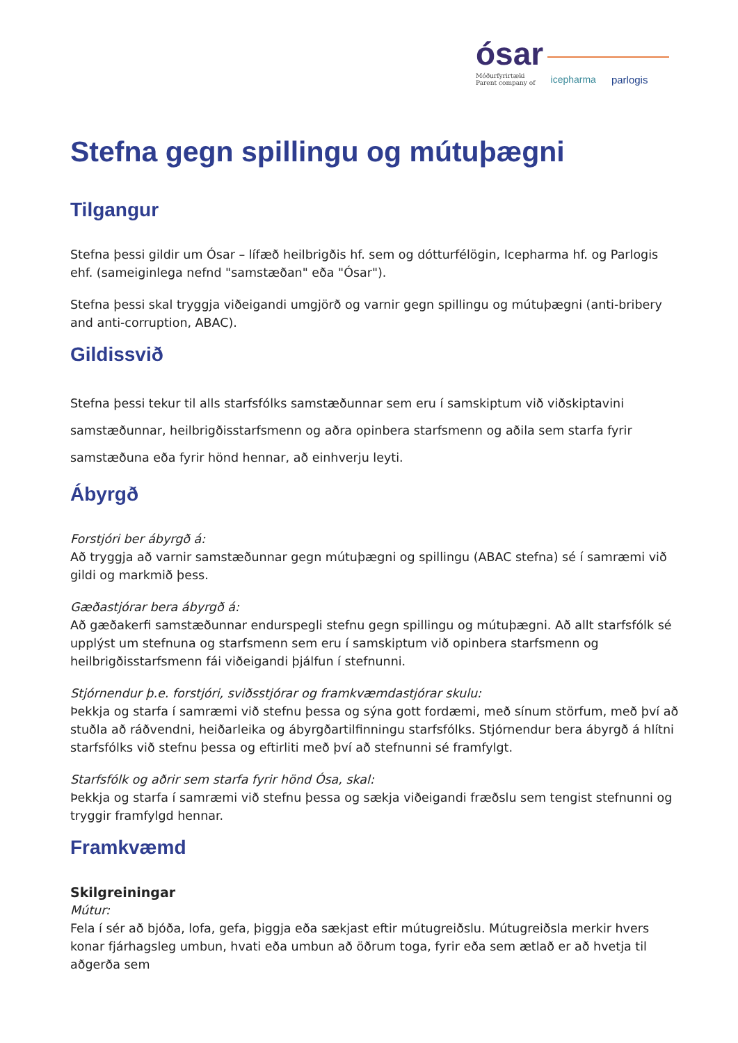ósar
Móðurfyrirtæki
Parent company of icepharma parlogis
Stefna gegn spillingu og mútuþægni
Tilgangur
Stefna þessi gildir um Ósar – lífæð heilbrigðis hf. sem og dótturfélögin, Icepharma hf. og Parlogis ehf. (sameiginlega nefnd "samstæðan" eða "Ósar").
Stefna þessi skal tryggja viðeigandi umgjörð og varnir gegn spillingu og mútuþægni (anti-bribery and anti-corruption, ABAC).
Gildissvið
Stefna þessi tekur til alls starfsfólks samstæðunnar sem eru í samskiptum við viðskiptavini samstæðunnar, heilbrigðisstarfsmenn og aðra opinbera starfsmenn og aðila sem starfa fyrir samstæðuna eða fyrir hönd hennar, að einhverju leyti.
Ábyrgð
Forstjóri ber ábyrgð á:
Að tryggja að varnir samstæðunnar gegn mútuþægni og spillingu (ABAC stefna) sé í samræmi við gildi og markmið þess.
Gæðastjórar bera ábyrgð á:
Að gæðakerfi samstæðunnar endurspegli stefnu gegn spillingu og mútuþægni. Að allt starfsfólk sé upplýst um stefnuna og starfsmenn sem eru í samskiptum við opinbera starfsmenn og heilbrigðisstarfsmenn fái viðeigandi þjálfun í stefnunni.
Stjórnendur þ.e. forstjóri, sviðsstjórar og framkvæmdastjórar skulu:
Þekkja og starfa í samræmi við stefnu þessa og sýna gott fordæmi, með sínum störfum, með því að stuðla að ráðvendni, heiðarleika og ábyrgðartilfinningu starfsfólks. Stjórnendur bera ábyrgð á hlítni starfsfólks við stefnu þessa og eftirliti með því að stefnunni sé framfylgt.
Starfsfólk og aðrir sem starfa fyrir hönd Ósa, skal:
Þekkja og starfa í samræmi við stefnu þessa og sækja viðeigandi fræðslu sem tengist stefnunni og tryggir framfylgd hennar.
Framkvæmd
Skilgreiningar
Mútur:
Fela í sér að bjóða, lofa, gefa, þiggja eða sækjast eftir mútugreiðslu. Mútugreiðsla merkir hvers konar fjárhagsleg umbun, hvati eða umbun að öðrum toga, fyrir eða sem ætlað er að hvetja til aðgerða sem